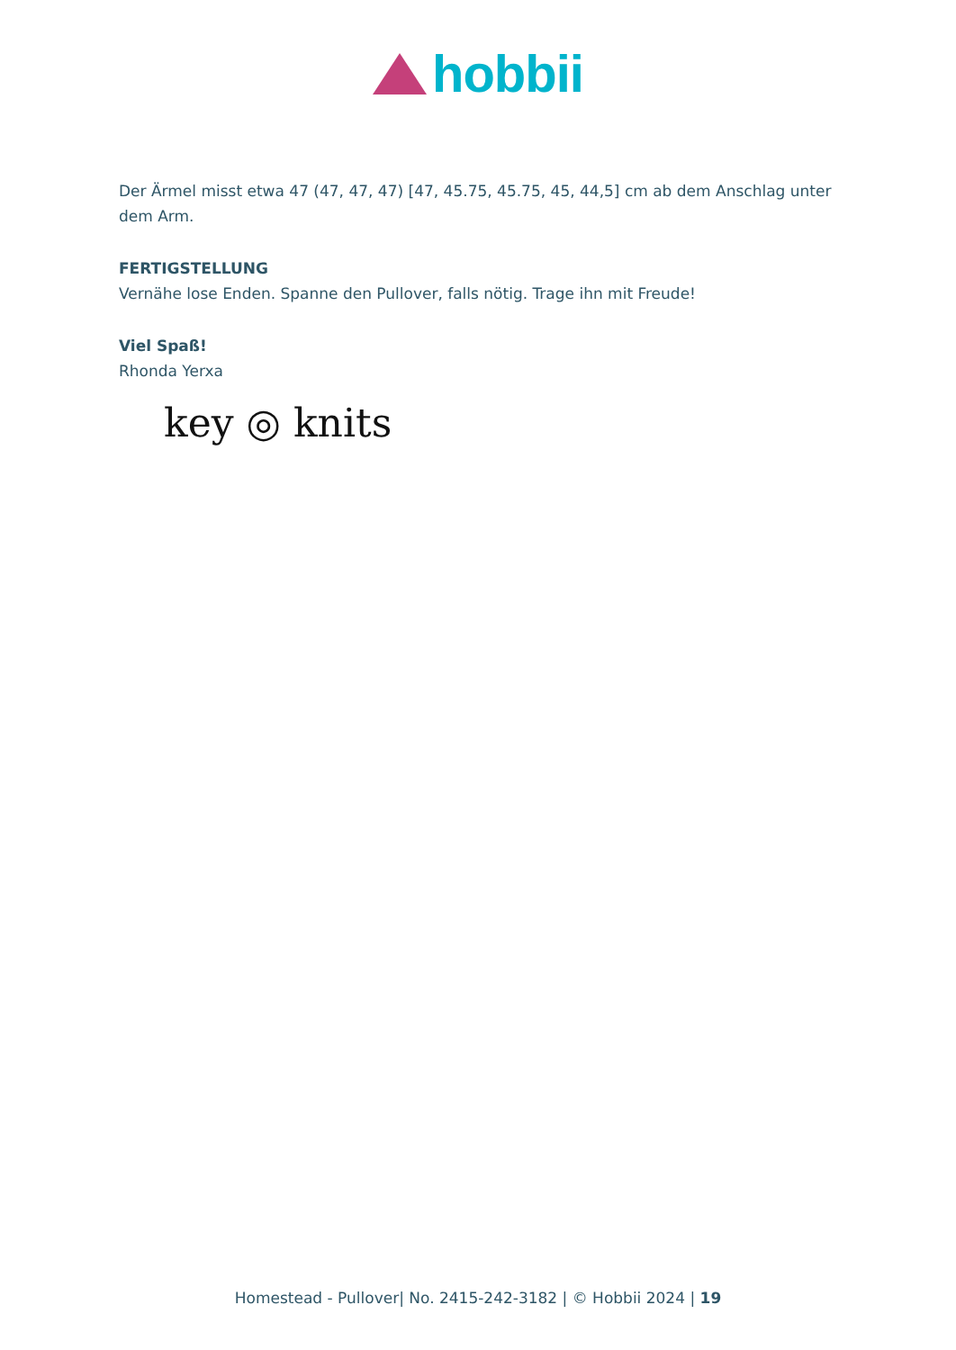hobbii
Der Ärmel misst etwa 47 (47, 47, 47) [47, 45.75, 45.75, 45, 44,5] cm ab dem Anschlag unter dem Arm.
FERTIGSTELLUNG
Vernähe lose Enden. Spanne den Pullover, falls nötig. Trage ihn mit Freude!
Viel Spaß!
Rhonda Yerxa
key ◎ knits
Homestead - Pullover| No. 2415-242-3182 | © Hobbii 2024 | 19